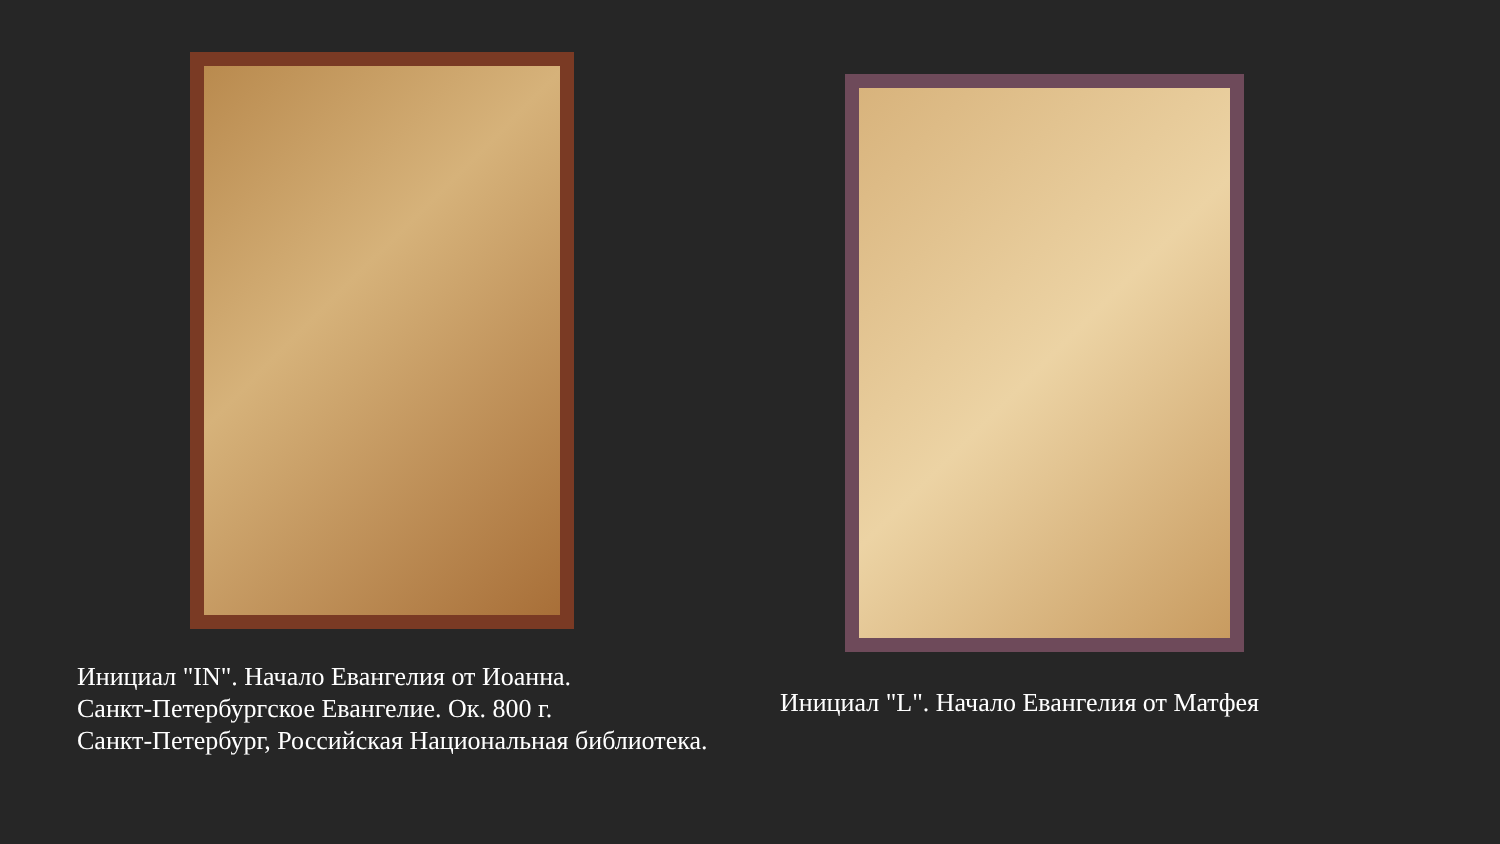Инициал "IN". Начало Евангелия от Иоанна.
Санкт-Петербургское Евангелие. Ок. 800 г.
Санкт-Петербург, Российская Национальная библиотека.
Инициал "L". Начало Евангелия от Матфея